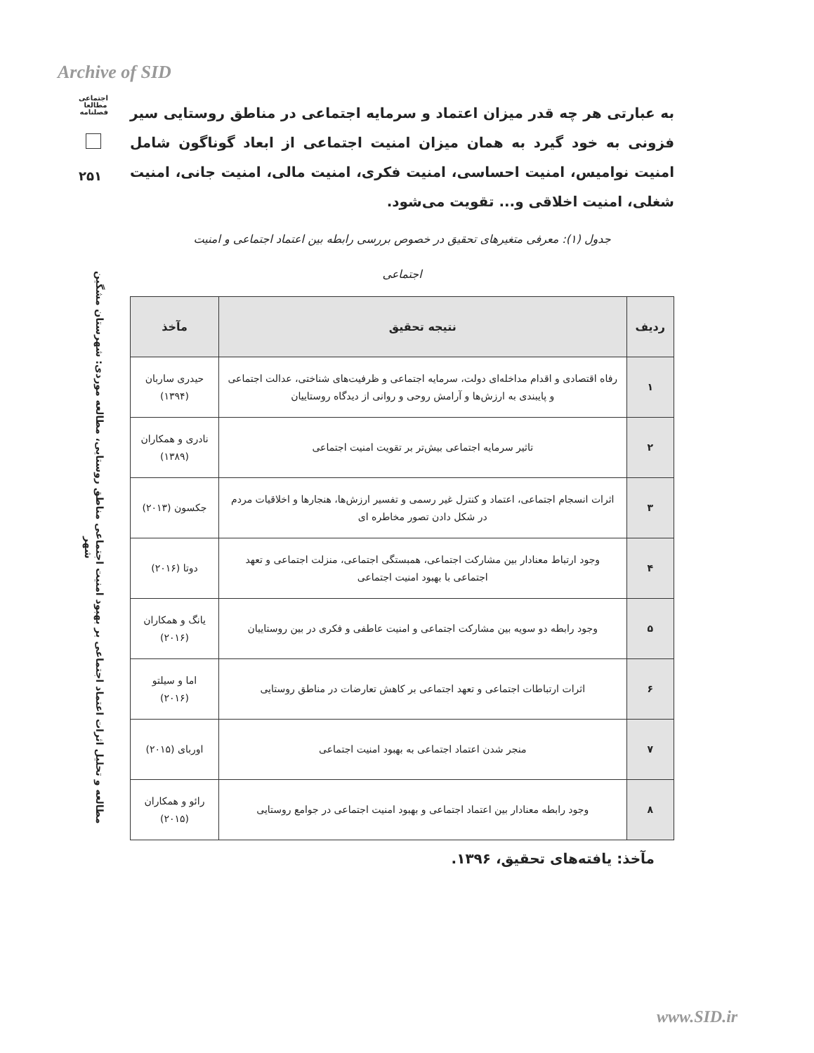Archive of SID
اجتماعی
مطالعا
فصلنامه
۲۵۱
مطالعه و تحلیل اثرات اعتماد اجتماعی بر بهبود امنیت اجتماعی مناطق روستایی، مطالعه موردی: شهرستان مشگین شهر
به عبارتی هر چه قدر میزان اعتماد و سرمایه اجتماعی در مناطق روستایی سیر فزونی به خود گیرد به همان میزان امنیت اجتماعی از ابعاد گوناگون شامل امنیت نوامیس، امنیت احساسی، امنیت فکری، امنیت مالی، امنیت جانی، امنیت شغلی، امنیت اخلاقی و... تقویت می‌شود.
جدول (۱): معرفی متغیرهای تحقیق در خصوص بررسی رابطه بین اعتماد اجتماعی و امنیت
اجتماعی
| ردیف | نتیجه تحقیق | مآخذ |
| --- | --- | --- |
| ۱ | رفاه اقتصادی و اقدام مداخله‌ای دولت، سرمایه اجتماعی و ظرفیت‌های شناختی، عدالت اجتماعی و پایبندی به ارزش‌ها و آرامش روحی و روانی از دیدگاه روستاییان | حیدری ساربان (۱۳۹۴) |
| ۲ | تاثیر سرمایه اجتماعی بیش‌تر بر تقویت امنیت اجتماعی | نادری و همکاران (۱۳۸۹) |
| ۳ | اثرات انسجام اجتماعی، اعتماد و کنترل غیر رسمی و تفسیر ارزش‌ها، هنجارها و اخلاقیات مردم در شکل دادن تصور مخاطره ای | جکسون (۲۰۱۳) |
| ۴ | وجود ارتباط معنادار بین مشارکت اجتماعی، همبستگی اجتماعی، منزلت اجتماعی و تعهد اجتماعی با بهبود امنیت اجتماعی | دوتا (۲۰۱۶) |
| ۵ | وجود رابطه دو سویه بین مشارکت اجتماعی و امنیت عاطفی و فکری در بین روستاییان | یانگ و همکاران (۲۰۱۶) |
| ۶ | اثرات ارتباطات اجتماعی و تعهد اجتماعی بر کاهش تعارضات در مناطق روستایی | اما و سیلتو (۲۰۱۶) |
| ۷ | منجر شدن اعتماد اجتماعی به بهبود امنیت اجتماعی | اوربای (۲۰۱۵) |
| ۸ | وجود رابطه معنادار بین اعتماد اجتماعی و بهبود امنیت اجتماعی در جوامع روستایی | رائو و همکاران (۲۰۱۵) |
مآخذ: یافته‌های تحقیق، ۱۳۹۶.
www.SID.ir